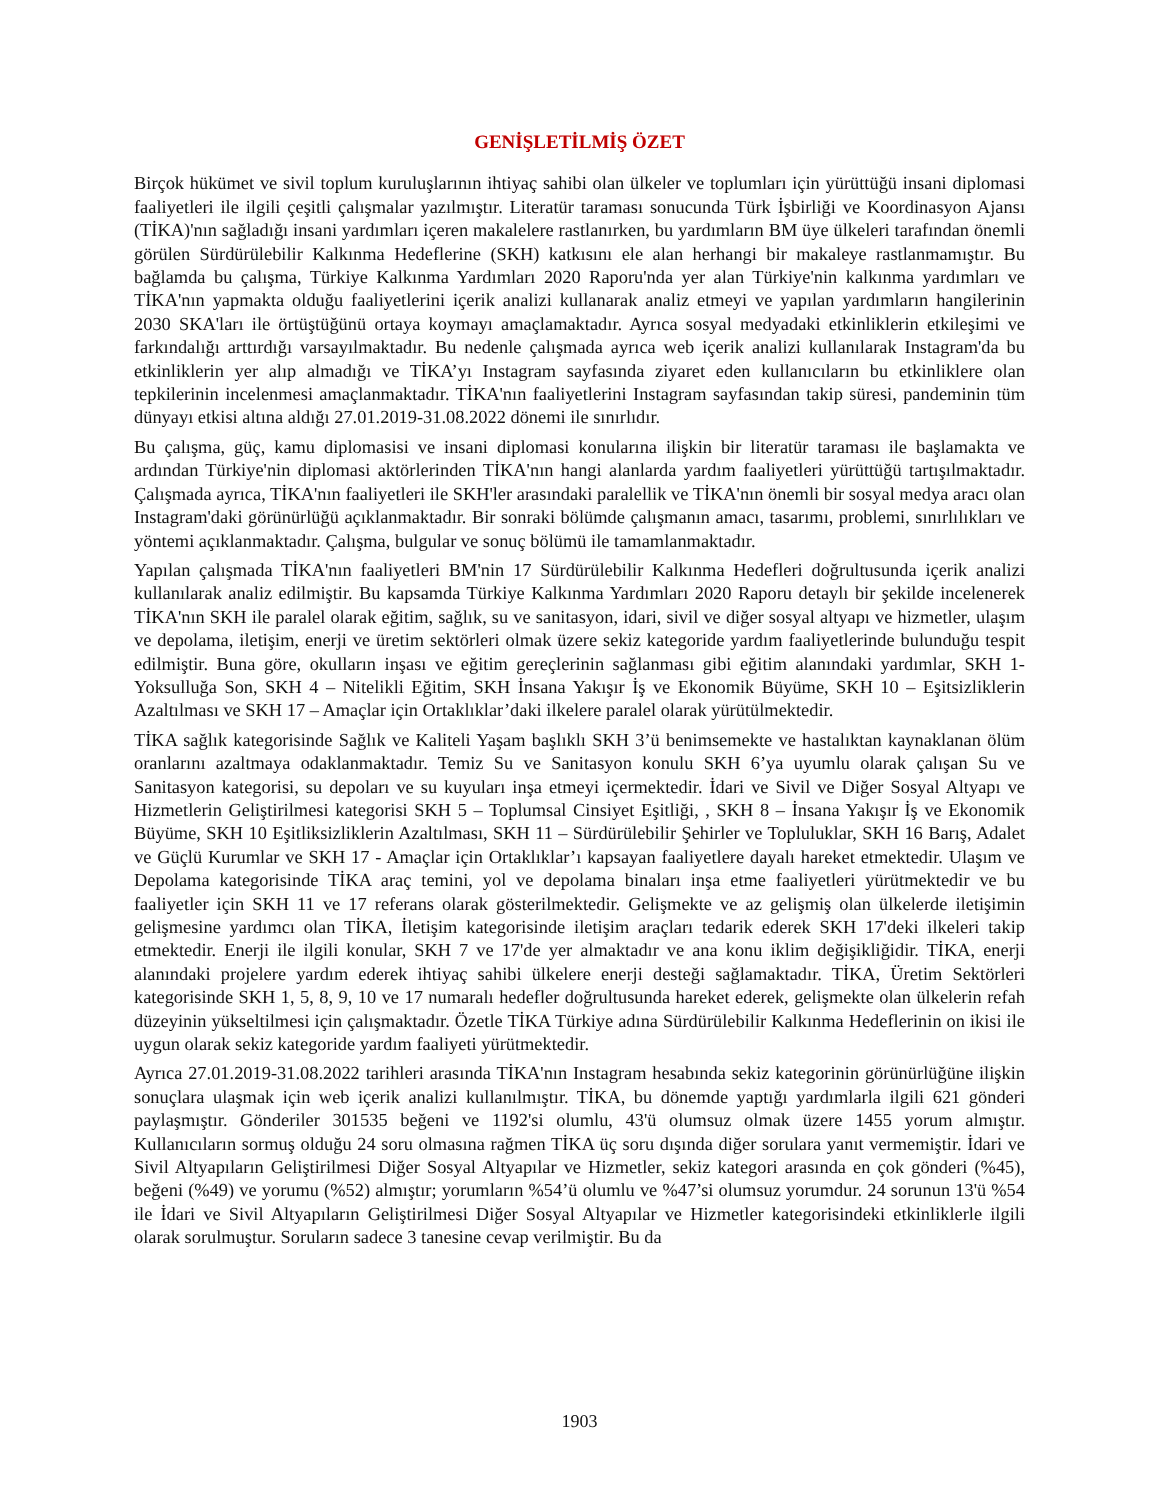GENİŞLETİLMİŞ ÖZET
Birçok hükümet ve sivil toplum kuruluşlarının ihtiyaç sahibi olan ülkeler ve toplumları için yürüttüğü insani diplomasi faaliyetleri ile ilgili çeşitli çalışmalar yazılmıştır. Literatür taraması sonucunda Türk İşbirliği ve Koordinasyon Ajansı (TİKA)'nın sağladığı insani yardımları içeren makalelere rastlanırken, bu yardımların BM üye ülkeleri tarafından önemli görülen Sürdürülebilir Kalkınma Hedeflerine (SKH) katkısını ele alan herhangi bir makaleye rastlanmamıştır. Bu bağlamda bu çalışma, Türkiye Kalkınma Yardımları 2020 Raporu'nda yer alan Türkiye'nin kalkınma yardımları ve TİKA'nın yapmakta olduğu faaliyetlerini içerik analizi kullanarak analiz etmeyi ve yapılan yardımların hangilerinin 2030 SKA'ları ile örtüştüğünü ortaya koymayı amaçlamaktadır. Ayrıca sosyal medyadaki etkinliklerin etkileşimi ve farkındalığı arttırdığı varsayılmaktadır. Bu nedenle çalışmada ayrıca web içerik analizi kullanılarak Instagram'da bu etkinliklerin yer alıp almadığı ve TİKA’yı Instagram sayfasında ziyaret eden kullanıcıların bu etkinliklere olan tepkilerinin incelenmesi amaçlanmaktadır. TİKA'nın faaliyetlerini Instagram sayfasından takip süresi, pandeminin tüm dünyayı etkisi altına aldığı 27.01.2019-31.08.2022 dönemi ile sınırlıdır.
Bu çalışma, güç, kamu diplomasisi ve insani diplomasi konularına ilişkin bir literatür taraması ile başlamakta ve ardından Türkiye'nin diplomasi aktörlerinden TİKA'nın hangi alanlarda yardım faaliyetleri yürüttüğü tartışılmaktadır. Çalışmada ayrıca, TİKA'nın faaliyetleri ile SKH'ler arasındaki paralellik ve TİKA'nın önemli bir sosyal medya aracı olan Instagram'daki görünürlüğü açıklanmaktadır. Bir sonraki bölümde çalışmanın amacı, tasarımı, problemi, sınırlılıkları ve yöntemi açıklanmaktadır. Çalışma, bulgular ve sonuç bölümü ile tamamlanmaktadır.
Yapılan çalışmada TİKA'nın faaliyetleri BM'nin 17 Sürdürülebilir Kalkınma Hedefleri doğrultusunda içerik analizi kullanılarak analiz edilmiştir. Bu kapsamda Türkiye Kalkınma Yardımları 2020 Raporu detaylı bir şekilde incelenerek TİKA'nın SKH ile paralel olarak eğitim, sağlık, su ve sanitasyon, idari, sivil ve diğer sosyal altyapı ve hizmetler, ulaşım ve depolama, iletişim, enerji ve üretim sektörleri olmak üzere sekiz kategoride yardım faaliyetlerinde bulunduğu tespit edilmiştir. Buna göre, okulların inşası ve eğitim gereçlerinin sağlanması gibi eğitim alanındaki yardımlar, SKH 1- Yoksulluğa Son, SKH 4 – Nitelikli Eğitim, SKH İnsana Yakışır İş ve Ekonomik Büyüme, SKH 10 – Eşitsizliklerin Azaltılması ve SKH 17 – Amaçlar için Ortaklıklar’daki ilkelere paralel olarak yürütülmektedir.
TİKA sağlık kategorisinde Sağlık ve Kaliteli Yaşam başlıklı SKH 3’ü benimsemekte ve hastalıktan kaynaklanan ölüm oranlarını azaltmaya odaklanmaktadır. Temiz Su ve Sanitasyon konulu SKH 6’ya uyumlu olarak çalışan Su ve Sanitasyon kategorisi, su depoları ve su kuyuları inşa etmeyi içermektedir. İdari ve Sivil ve Diğer Sosyal Altyapı ve Hizmetlerin Geliştirilmesi kategorisi SKH 5 – Toplumsal Cinsiyet Eşitliği, , SKH 8 – İnsana Yakışır İş ve Ekonomik Büyüme, SKH 10 Eşitliksizliklerin Azaltılması, SKH 11 – Sürdürülebilir Şehirler ve Topluluklar, SKH 16 Barış, Adalet ve Güçlü Kurumlar ve SKH 17 - Amaçlar için Ortaklıklar’ı kapsayan faaliyetlere dayalı hareket etmektedir. Ulaşım ve Depolama kategorisinde TİKA araç temini, yol ve depolama binaları inşa etme faaliyetleri yürütmektedir ve bu faaliyetler için SKH 11 ve 17 referans olarak gösterilmektedir. Gelişmekte ve az gelişmiş olan ülkelerde iletişimin gelişmesine yardımcı olan TİKA, İletişim kategorisinde iletişim araçları tedarik ederek SKH 17'deki ilkeleri takip etmektedir. Enerji ile ilgili konular, SKH 7 ve 17'de yer almaktadır ve ana konu iklim değişikliğidir. TİKA, enerji alanındaki projelere yardım ederek ihtiyaç sahibi ülkelere enerji desteği sağlamaktadır. TİKA, Üretim Sektörleri kategorisinde SKH 1, 5, 8, 9, 10 ve 17 numaralı hedefler doğrultusunda hareket ederek, gelişmekte olan ülkelerin refah düzeyinin yükseltilmesi için çalışmaktadır. Özetle TİKA Türkiye adına Sürdürülebilir Kalkınma Hedeflerinin on ikisi ile uygun olarak sekiz kategoride yardım faaliyeti yürütmektedir.
Ayrıca 27.01.2019-31.08.2022 tarihleri arasında TİKA'nın Instagram hesabında sekiz kategorinin görünürlüğüne ilişkin sonuçlara ulaşmak için web içerik analizi kullanılmıştır. TİKA, bu dönemde yaptığı yardımlarla ilgili 621 gönderi paylaşmıştır. Gönderiler 301535 beğeni ve 1192'si olumlu, 43'ü olumsuz olmak üzere 1455 yorum almıştır. Kullanıcıların sormuş olduğu 24 soru olmasına rağmen TİKA üç soru dışında diğer sorulara yanıt vermemiştir. İdari ve Sivil Altyapıların Geliştirilmesi Diğer Sosyal Altyapılar ve Hizmetler, sekiz kategori arasında en çok gönderi (%45), beğeni (%49) ve yorumu (%52) almıştır; yorumların %54’ü olumlu ve %47’si olumsuz yorumdur. 24 sorunun 13'ü %54 ile İdari ve Sivil Altyapıların Geliştirilmesi Diğer Sosyal Altyapılar ve Hizmetler kategorisindeki etkinliklerle ilgili olarak sorulmuştur. Soruların sadece 3 tanesine cevap verilmiştir. Bu da
1903